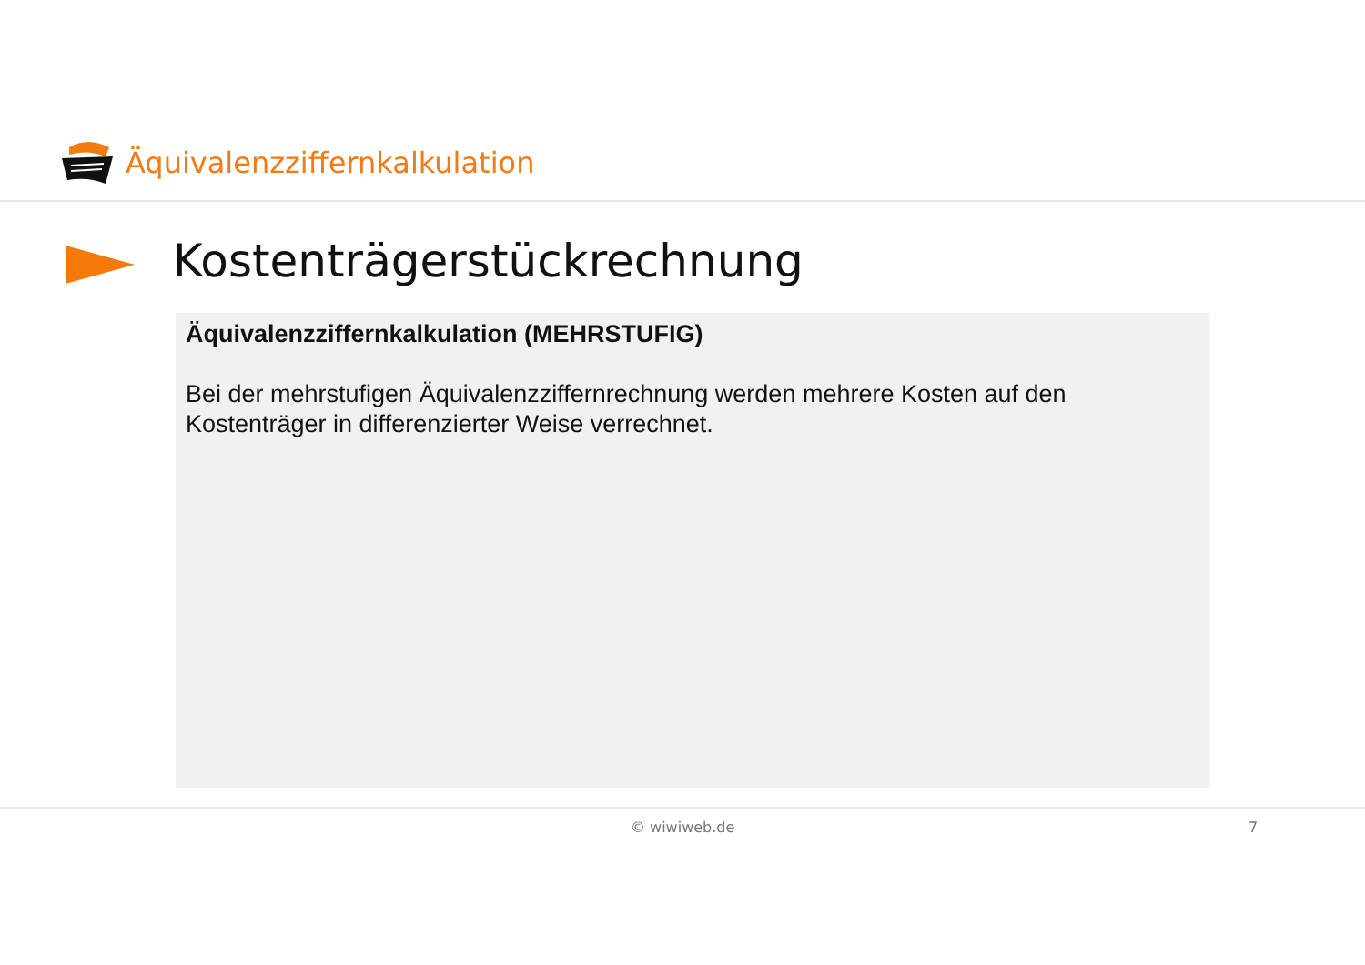Äquivalenzziffernkalkulation
Kostenträgerstückrechnung
Äquivalenzziffernkalkulation (MEHRSTUFIG)
Bei der mehrstufigen Äquivalenzziffernrechnung werden mehrere Kosten auf den Kostenträger in differenzierter Weise verrechnet.
© wiwiweb.de 7